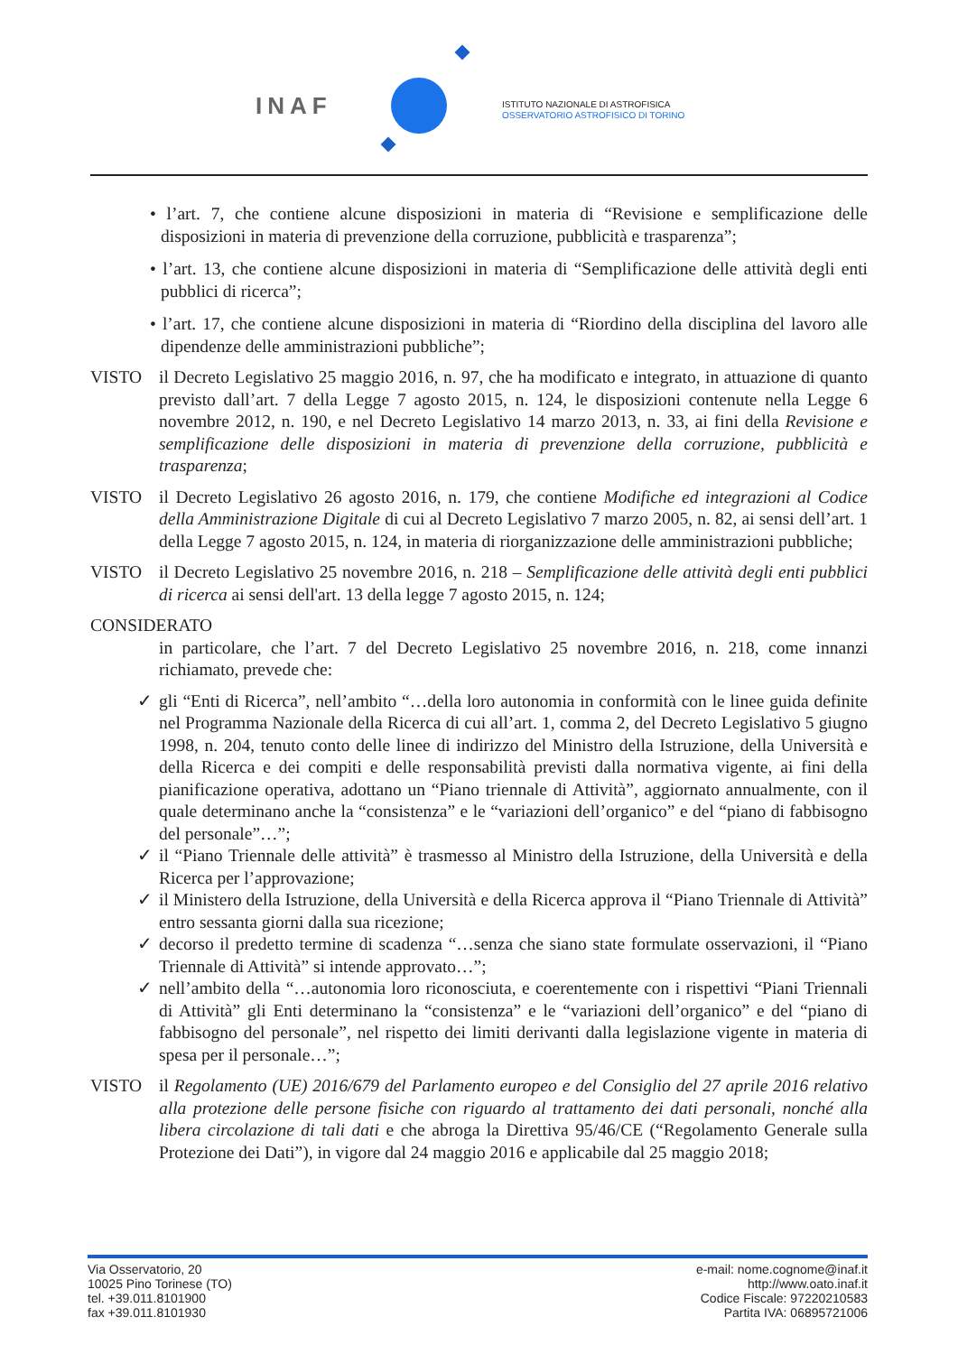INAF
ISTITUTO NAZIONALE DI ASTROFISICA
OSSERVATORIO ASTROFISICO DI TORINO
• l’art. 7, che contiene alcune disposizioni in materia di “Revisione e semplificazione delle disposizioni in materia di prevenzione della corruzione, pubblicità e trasparenza”;
• l’art. 13, che contiene alcune disposizioni in materia di “Semplificazione delle attività degli enti pubblici di ricerca”;
• l’art. 17, che contiene alcune disposizioni in materia di “Riordino della disciplina del lavoro alle dipendenze delle amministrazioni pubbliche”;
VISTO il Decreto Legislativo 25 maggio 2016, n. 97, che ha modificato e integrato, in attuazione di quanto previsto dall’art. 7 della Legge 7 agosto 2015, n. 124, le disposizioni contenute nella Legge 6 novembre 2012, n. 190, e nel Decreto Legislativo 14 marzo 2013, n. 33, ai fini della Revisione e semplificazione delle disposizioni in materia di prevenzione della corruzione, pubblicità e trasparenza;
VISTO il Decreto Legislativo 26 agosto 2016, n. 179, che contiene Modifiche ed integrazioni al Codice della Amministrazione Digitale di cui al Decreto Legislativo 7 marzo 2005, n. 82, ai sensi dell’art. 1 della Legge 7 agosto 2015, n. 124, in materia di riorganizzazione delle amministrazioni pubbliche;
VISTO il Decreto Legislativo 25 novembre 2016, n. 218 – Semplificazione delle attività degli enti pubblici di ricerca ai sensi dell'art. 13 della legge 7 agosto 2015, n. 124;
CONSIDERATO
in particolare, che l’art. 7 del Decreto Legislativo 25 novembre 2016, n. 218, come innanzi richiamato, prevede che:
✓ gli “Enti di Ricerca”, nell’ambito “…della loro autonomia in conformità con le linee guida definite nel Programma Nazionale della Ricerca di cui all’art. 1, comma 2, del Decreto Legislativo 5 giugno 1998, n. 204, tenuto conto delle linee di indirizzo del Ministro della Istruzione, della Università e della Ricerca e dei compiti e delle responsabilità previsti dalla normativa vigente, ai fini della pianificazione operativa, adottano un “Piano triennale di Attività”, aggiornato annualmente, con il quale determinano anche la “consistenza” e le “variazioni dell’organico” e del “piano di fabbisogno del personale”…”;
✓ il “Piano Triennale delle attività” è trasmesso al Ministro della Istruzione, della Università e della Ricerca per l’approvazione;
✓ il Ministero della Istruzione, della Università e della Ricerca approva il “Piano Triennale di Attività” entro sessanta giorni dalla sua ricezione;
✓ decorso il predetto termine di scadenza “…senza che siano state formulate osservazioni, il “Piano Triennale di Attività” si intende approvato…”;
✓ nell’ambito della “…autonomia loro riconosciuta, e coerentemente con i rispettivi “Piani Triennali di Attività” gli Enti determinano la “consistenza” e le “variazioni dell’organico” e del “piano di fabbisogno del personale”, nel rispetto dei limiti derivanti dalla legislazione vigente in materia di spesa per il personale…”;
VISTO il Regolamento (UE) 2016/679 del Parlamento europeo e del Consiglio del 27 aprile 2016 relativo alla protezione delle persone fisiche con riguardo al trattamento dei dati personali, nonché alla libera circolazione di tali dati e che abroga la Direttiva 95/46/CE (“Regolamento Generale sulla Protezione dei Dati”), in vigore dal 24 maggio 2016 e applicabile dal 25 maggio 2018;
Via Osservatorio, 20
10025 Pino Torinese (TO)
tel. +39.011.8101900
fax +39.011.8101930
e-mail: nome.cognome@inaf.it
http://www.oato.inaf.it
Codice Fiscale: 97220210583
Partita IVA: 06895721006